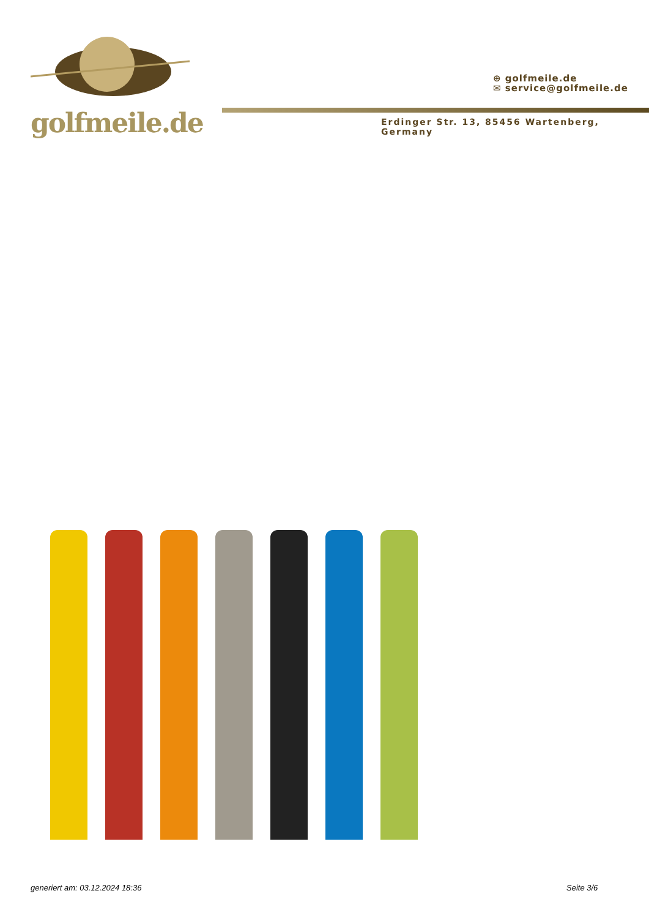golfmeile.de
⊕ golfmeile.de
✉ service@golfmeile.de
Erdinger Str. 13, 85456 Wartenberg, Germany
generiert am: 03.12.2024 18:36 Seite 3/6